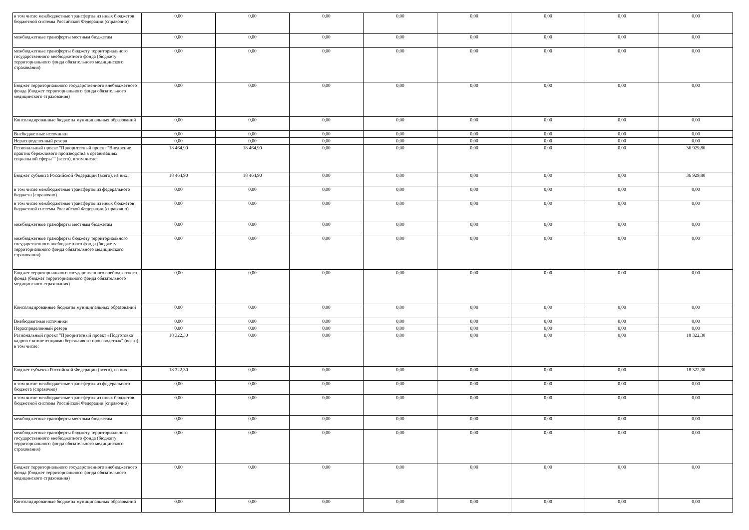| в том числе межбюджетные трансферты из иных бюджетов бюджетной системы Российской Федерации (справочно) | 0,00 | 0,00 | 0,00 | 0,00 | 0,00 | 0,00 | 0,00 | 0,00 |
| межбюджетные трансферты местным бюджетам | 0,00 | 0,00 | 0,00 | 0,00 | 0,00 | 0,00 | 0,00 | 0,00 |
| межбюджетные трансферты бюджету территориального государственного внебюджетного фонда (бюджету территориального фонда обязательного медицинского страхования) | 0,00 | 0,00 | 0,00 | 0,00 | 0,00 | 0,00 | 0,00 | 0,00 |
| Бюджет территориального государственного внебюджетного фонда (бюджет территориального фонда обязательного медицинского страхования) | 0,00 | 0,00 | 0,00 | 0,00 | 0,00 | 0,00 | 0,00 | 0,00 |
| Консолидированные бюджеты муниципальных образований | 0,00 | 0,00 | 0,00 | 0,00 | 0,00 | 0,00 | 0,00 | 0,00 |
| Внебюджетные источники | 0,00 | 0,00 | 0,00 | 0,00 | 0,00 | 0,00 | 0,00 | 0,00 |
| Нераспределенный резерв | 0,00 | 0,00 | 0,00 | 0,00 | 0,00 | 0,00 | 0,00 | 0,00 |
| Региональный проект "Приоритетный проект "Внедрение практик бережливого производства в организациях социальной сферы"" (всего), в том числе: | 18 464,90 | 18 464,90 | 0,00 | 0,00 | 0,00 | 0,00 | 0,00 | 36 929,80 |
| Бюджет субъекта Российской Федерации (всего), из них: | 18 464,90 | 18 464,90 | 0,00 | 0,00 | 0,00 | 0,00 | 0,00 | 36 929,80 |
| в том числе межбюджетные трансферты из федерального бюджета (справочно) | 0,00 | 0,00 | 0,00 | 0,00 | 0,00 | 0,00 | 0,00 | 0,00 |
| в том числе межбюджетные трансферты из иных бюджетов бюджетной системы Российской Федерации (справочно) | 0,00 | 0,00 | 0,00 | 0,00 | 0,00 | 0,00 | 0,00 | 0,00 |
| межбюджетные трансферты местным бюджетам | 0,00 | 0,00 | 0,00 | 0,00 | 0,00 | 0,00 | 0,00 | 0,00 |
| межбюджетные трансферты бюджету территориального государственного внебюджетного фонда (бюджету территориального фонда обязательного медицинского страхования) | 0,00 | 0,00 | 0,00 | 0,00 | 0,00 | 0,00 | 0,00 | 0,00 |
| Бюджет территориального государственного внебюджетного фонда (бюджет территориального фонда обязательного медицинского страхования) | 0,00 | 0,00 | 0,00 | 0,00 | 0,00 | 0,00 | 0,00 | 0,00 |
| Консолидированные бюджеты муниципальных образований | 0,00 | 0,00 | 0,00 | 0,00 | 0,00 | 0,00 | 0,00 | 0,00 |
| Внебюджетные источники | 0,00 | 0,00 | 0,00 | 0,00 | 0,00 | 0,00 | 0,00 | 0,00 |
| Нераспределенный резерв | 0,00 | 0,00 | 0,00 | 0,00 | 0,00 | 0,00 | 0,00 | 0,00 |
| Региональный проект "Приоритетный проект «Подготовка кадров с компетенциями бережливого производства»" (всего), в том числе: | 18 322,30 | 0,00 | 0,00 | 0,00 | 0,00 | 0,00 | 0,00 | 18 322,30 |
| Бюджет субъекта Российской Федерации (всего), из них: | 18 322,30 | 0,00 | 0,00 | 0,00 | 0,00 | 0,00 | 0,00 | 18 322,30 |
| в том числе межбюджетные трансферты из федерального бюджета (справочно) | 0,00 | 0,00 | 0,00 | 0,00 | 0,00 | 0,00 | 0,00 | 0,00 |
| в том числе межбюджетные трансферты из иных бюджетов бюджетной системы Российской Федерации (справочно) | 0,00 | 0,00 | 0,00 | 0,00 | 0,00 | 0,00 | 0,00 | 0,00 |
| межбюджетные трансферты местным бюджетам | 0,00 | 0,00 | 0,00 | 0,00 | 0,00 | 0,00 | 0,00 | 0,00 |
| межбюджетные трансферты бюджету территориального государственного внебюджетного фонда (бюджету территориального фонда обязательного медицинского страхования) | 0,00 | 0,00 | 0,00 | 0,00 | 0,00 | 0,00 | 0,00 | 0,00 |
| Бюджет территориального государственного внебюджетного фонда (бюджет территориального фонда обязательного медицинского страхования) | 0,00 | 0,00 | 0,00 | 0,00 | 0,00 | 0,00 | 0,00 | 0,00 |
| Консолидированные бюджеты муниципальных образований | 0,00 | 0,00 | 0,00 | 0,00 | 0,00 | 0,00 | 0,00 | 0,00 |